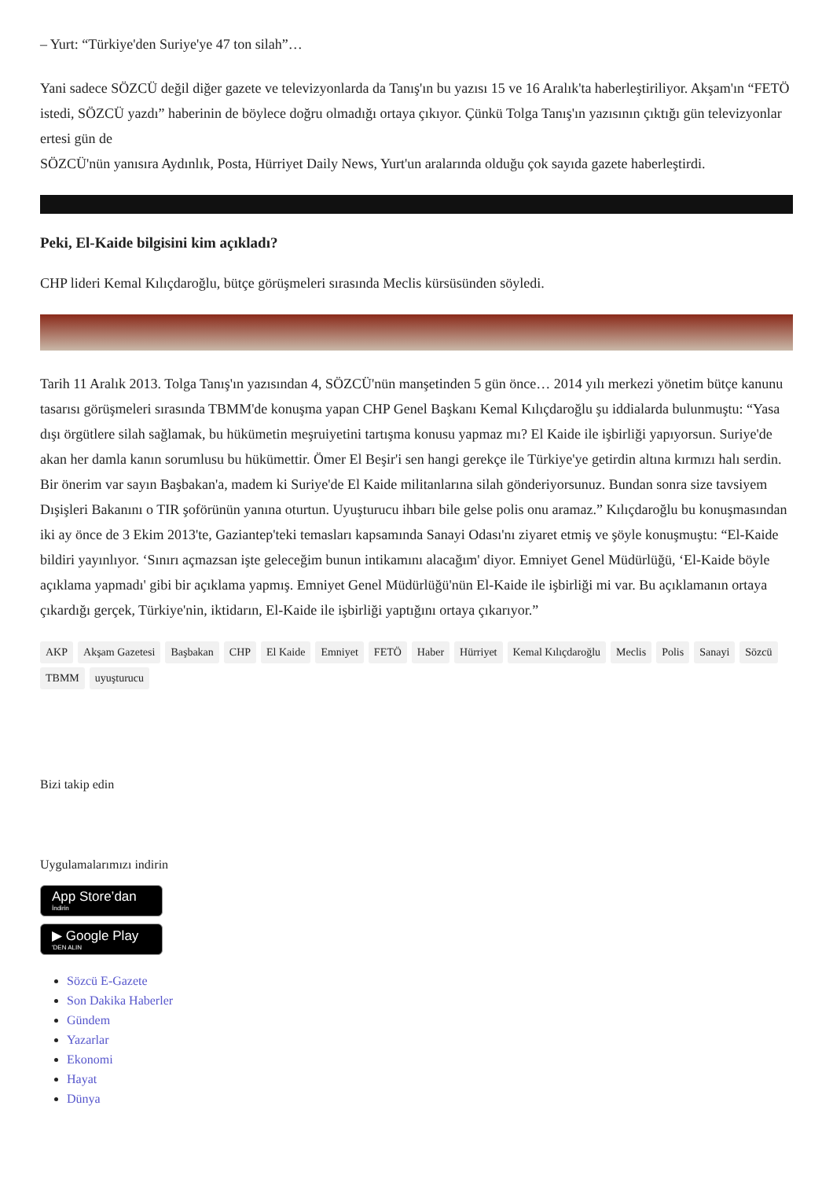– Yurt: “Türkiye'den Suriye'ye 47 ton silah”…
Yani sadece SÖZCÜ değil diğer gazete ve televizyonlarda da Tanış'ın bu yazısı 15 ve 16 Aralık'ta haberleştiriliyor. Akşam'ın “FETÖ istedi, SÖZCÜ yazdı” haberinin de böylece doğru olmadığı ortaya çıkıyor. Çünkü Tolga Tanış'ın yazısının çıktığı gün televizyonlar ertesi gün de
SÖZCÜ'nün yanısıra Aydınlık, Posta, Hürriyet Daily News, Yurt'un aralarında olduğu çok sayıda gazete haberleştirdi.
Peki, El-Kaide bilgisini kim açıkladı?
CHP lideri Kemal Kılıçdaroğlu, bütçe görüşmeleri sırasında Meclis kürsüsünden söyledi.
Tarih 11 Aralık 2013. Tolga Tanış'ın yazısından 4, SÖZCÜ'nün manşetinden 5 gün önce… 2014 yılı merkezi yönetim bütçe kanunu tasarısı görüşmeleri sırasında TBMM'de konuşma yapan CHP Genel Başkanı Kemal Kılıçdaroğlu şu iddialarda bulunmuştu: “Yasa dışı örgütlere silah sağlamak, bu hükümetin meşruiyetini tartışma konusu yapmaz mı? El Kaide ile işbirliği yapıyorsun. Suriye'de akan her damla kanın sorumlusu bu hükümettir. Ömer El Beşir'i sen hangi gerekçe ile Türkiye'ye getirdin altına kırmızı halı serdin. Bir önerim var sayın Başbakan'a, madem ki Suriye'de El Kaide militanlarına silah gönderiyorsunuz. Bundan sonra size tavsiyem Dışişleri Bakanını o TIR şoförünün yanına oturtun. Uyuşturucu ihbarı bile gelse polis onu aramaz.” Kılıçdaroğlu bu konuşmasından iki ay önce de 3 Ekim 2013'te, Gaziantep'teki temasları kapsamında Sanayi Odası'nı ziyaret etmiş ve şöyle konuşmuştu: “El-Kaide bildiri yayınlıyor. ‘Sınırı açmazsan işte geleceğim bunun intikamını alacağım' diyor. Emniyet Genel Müdürlüğü, ‘El-Kaide böyle açıklama yapmadı' gibi bir açıklama yapmış. Emniyet Genel Müdürlüğü'nün El-Kaide ile işbirliği mi var. Bu açıklamanın ortaya çıkardığı gerçek, Türkiye'nin, iktidarın, El-Kaide ile işbirliği yaptığını ortaya çıkarıyor.”
AKP Akşam Gazetesi Başbakan CHP El Kaide Emniyet FETÖ Haber Hürriyet Kemal Kılıçdaroğlu Meclis Polis Sanayi Sözcü TBMM uyuşturucu
Bizi takip edin
Uygulamalarımızı indirin
App Store’dan
İndirin
▶ Google Play
'DEN ALIN
Sözcü E-Gazete
Son Dakika Haberler
Gündem
Yazarlar
Ekonomi
Hayat
Dünya